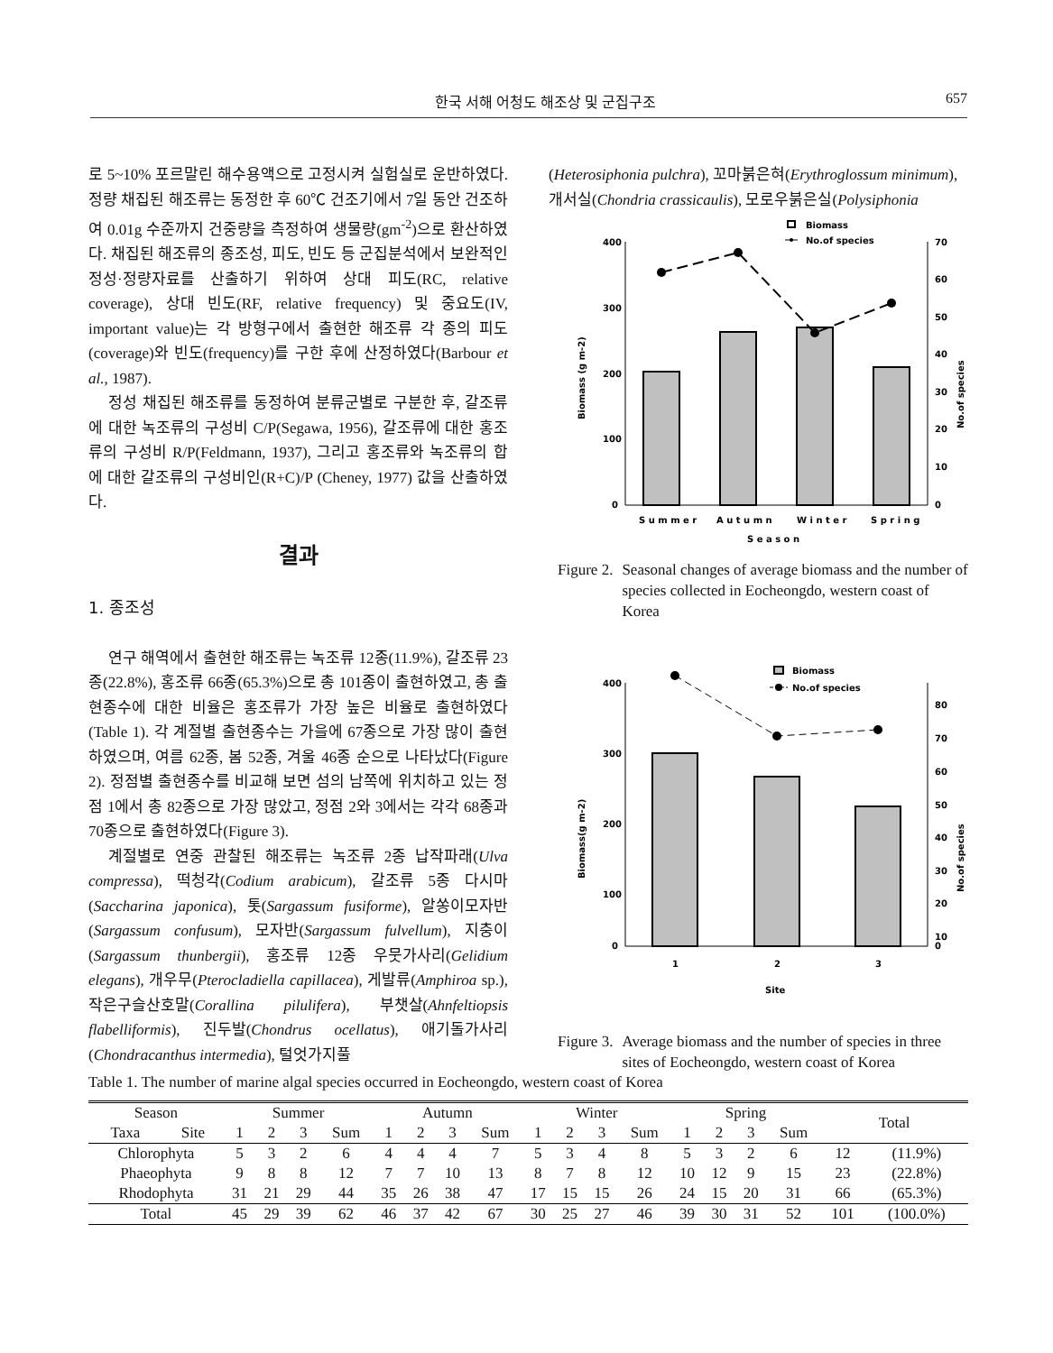한국 서해 어청도 해조상 및 군집구조 657
로 5~10% 포르말린 해수용액으로 고정시켜 실험실로 운반하였다. 정량 채집된 해조류는 동정한 후 60℃ 건조기에서 7일 동안 건조하여 0.01g 수준까지 건중량을 측정하여 생물량(gm<sup>-2</sup>)으로 환산하였다. 채집된 해조류의 종조성, 피도, 빈도 등 군집분석에서 보완적인 정성·정량자료를 산출하기 위하여 상대 피도(RC, relative coverage), 상대 빈도(RF, relative frequency) 및 중요도(IV, important value)는 각 방형구에서 출현한 해조류 각 종의 피도(coverage)와 빈도(frequency)를 구한 후에 산정하였다(Barbour et al., 1987).
정성 채집된 해조류를 동정하여 분류군별로 구분한 후, 갈조류에 대한 녹조류의 구성비 C/P(Segawa, 1956), 갈조류에 대한 홍조류의 구성비 R/P(Feldmann, 1937), 그리고 홍조류와 녹조류의 합에 대한 갈조류의 구성비인(R+C)/P (Cheney, 1977) 값을 산출하였다.
결과
1. 종조성
연구 해역에서 출현한 해조류는 녹조류 12종(11.9%), 갈조류 23종(22.8%), 홍조류 66종(65.3%)으로 총 101종이 출현하였고, 총 출현종수에 대한 비율은 홍조류가 가장 높은 비율로 출현하였다(Table 1). 각 계절별 출현종수는 가을에 67종으로 가장 많이 출현하였으며, 여름 62종, 봄 52종, 겨울 46종 순으로 나타났다(Figure 2). 정점별 출현종수를 비교해 보면 섬의 남쪽에 위치하고 있는 정점 1에서 총 82종으로 가장 많았고, 정점 2와 3에서는 각각 68종과 70종으로 출현하였다(Figure 3).
계절별로 연중 관찰된 해조류는 녹조류 2종 납작파래(Ulva compressa), 떡청각(Codium arabicum), 갈조류 5종 다시마(Saccharina japonica), 톳(Sargassum fusiforme), 알쏭이모자반(Sargassum confusum), 모자반(Sargassum fulvellum), 지충이(Sargassum thunbergii), 홍조류 12종 우뭇가사리(Gelidium elegans), 개우무(Pterocladiella capillacea), 게발류(Amphiroa sp.), 작은구슬산호말(Corallina pilulifera), 부챗살(Ahnfeltiopsis flabelliformis), 진두발(Chondrus ocellatus), 애기돌가사리(Chondracanthus intermedia), 털엇가지풀
(Heterosiphonia pulchra), 꼬마붉은혀(Erythroglossum minimum), 개서실(Chondria crassicaulis), 모로우붉은실(Polysiphonia
Biomass
No.of species
400
300
200
100
0
70
60
50
40
30
20
10
0
S u m m e r
A u t u m n
W i n t e r
S p r i n g
S e a s o n
Biomass (g m-2)
No.of species
Figure 2. Seasonal changes of average biomass and the number of species collected in Eocheongdo, western coast of Korea
Biomass
No.of species
400
300
200
100
0
80
70
60
50
40
30
20
10
0
1
2
3
Site
Biomass(g m-2)
No.of species
Figure 3. Average biomass and the number of species in three sites of Eocheongdo, western coast of Korea
Table 1. The number of marine algal species occurred in Eocheongdo, western coast of Korea
| Season | | Summer | | | | Autumn | | | | Winter | | | | Spring | | | | Total | |
| --- | --- | --- | --- | --- | --- | --- | --- | --- | --- | --- | --- | --- | --- | --- | --- | --- | --- | --- | --- |
| Taxa | Site | 1 | 2 | 3 | Sum | 1 | 2 | 3 | Sum | 1 | 2 | 3 | Sum | 1 | 2 | 3 | Sum | | |
| Chlorophyta | | 5 | 3 | 2 | 6 | 4 | 4 | 4 | 7 | 5 | 3 | 4 | 8 | 5 | 3 | 2 | 6 | 12 | (11.9%) |
| Phaeophyta | | 9 | 8 | 8 | 12 | 7 | 7 | 10 | 13 | 8 | 7 | 8 | 12 | 10 | 12 | 9 | 15 | 23 | (22.8%) |
| Rhodophyta | | 31 | 21 | 29 | 44 | 35 | 26 | 38 | 47 | 17 | 15 | 15 | 26 | 24 | 15 | 20 | 31 | 66 | (65.3%) |
| Total | | 45 | 29 | 39 | 62 | 46 | 37 | 42 | 67 | 30 | 25 | 27 | 46 | 39 | 30 | 31 | 52 | 101 | (100.0%) |